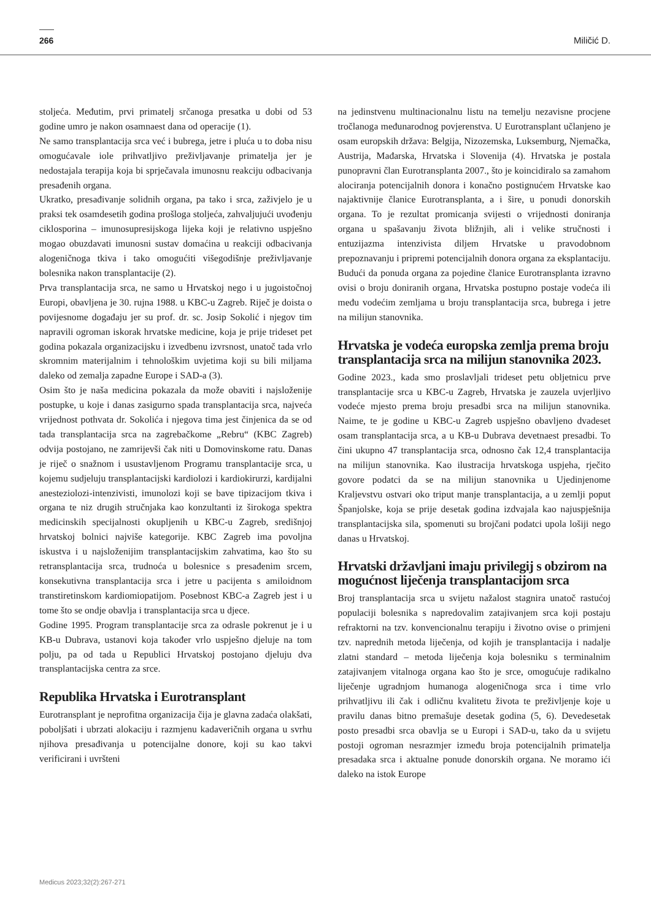266 Miličić D.
stoljeća. Međutim, prvi primatelj srčanoga presatka u dobi od 53 godine umro je nakon osamnaest dana od operacije (1).
Ne samo transplantacija srca već i bubrega, jetre i pluća u to doba nisu omogućavale iole prihvatljivo preživljavanje primatelja jer je nedostajala terapija koja bi sprječavala imunosnu reakciju odbacivanja presađenih organa.
Ukratko, presađivanje solidnih organa, pa tako i srca, zaživjelo je u praksi tek osamdesetih godina prošloga stoljeća, zahvaljujući uvođenju ciklosporina – imunosupresijskoga lijeka koji je relativno uspješno mogao obuzdavati imunosni sustav domaćina u reakciji odbacivanja alogeničnoga tkiva i tako omogućiti višegodišnje preživljavanje bolesnika nakon transplantacije (2).
Prva transplantacija srca, ne samo u Hrvatskoj nego i u jugoistočnoj Europi, obavljena je 30. rujna 1988. u KBC-u Zagreb. Riječ je doista o povijesnome događaju jer su prof. dr. sc. Josip Sokolić i njegov tim napravili ogroman iskorak hrvatske medicine, koja je prije trideset pet godina pokazala organizacijsku i izvedbenu izvrsnost, unatoč tada vrlo skromnim materijalnim i tehnološkim uvjetima koji su bili miljama daleko od zemalja zapadne Europe i SAD-a (3).
Osim što je naša medicina pokazala da može obaviti i najsloženije postupke, u koje i danas zasigurno spada transplantacija srca, najveća vrijednost pothvata dr. Sokolića i njegova tima jest činjenica da se od tada transplantacija srca na zagrebačkome „Rebru“ (KBC Zagreb) odvija postojano, ne zamrijevši čak niti u Domovinskome ratu. Danas je riječ o snažnom i usustavljenom Programu transplantacije srca, u kojemu sudjeluju transplantacijski kardiolozi i kardiokirurzi, kardijalni anesteziolozi-intenzivisti, imunolozi koji se bave tipizacijom tkiva i organa te niz drugih stručnjaka kao konzultanti iz širokoga spektra medicinskih specijalnosti okupljenih u KBC-u Zagreb, središnjoj hrvatskoj bolnici najviše kategorije. KBC Zagreb ima povoljna iskustva i u najsloženijim transplantacijskim zahvatima, kao što su retransplantacija srca, trudnoća u bolesnice s presađenim srcem, konsekutivna transplantacija srca i jetre u pacijenta s amiloidnom transtiretinskom kardiomiopatijom. Posebnost KBC-a Zagreb jest i u tome što se ondje obavlja i transplantacija srca u djece.
Godine 1995. Program transplantacije srca za odrasle pokrenut je i u KB-u Dubrava, ustanovi koja također vrlo uspješno djeluje na tom polju, pa od tada u Republici Hrvatskoj postojano djeluju dva transplantacijska centra za srce.
Republika Hrvatska i Eurotransplant
Eurotransplant je neprofitna organizacija čija je glavna zadaća olakšati, poboljšati i ubrzati alokaciju i razmjenu kadaveričnih organa u svrhu njihova presađivanja u potencijalne donore, koji su kao takvi verificirani i uvršteni
na jedinstvenu multinacionalnu listu na temelju nezavisne procjene tročlanoga međunarodnog povjerenstva. U Eurotransplant učlanjeno je osam europskih država: Belgija, Nizozemska, Luksemburg, Njemačka, Austrija, Mađarska, Hrvatska i Slovenija (4). Hrvatska je postala punopravni član Eurotransplanta 2007., što je koincidiralo sa zamahom alociranja potencijalnih donora i konačno postignućem Hrvatske kao najaktivnije članice Eurotransplanta, a i šire, u ponudi donorskih organa. To je rezultat promicanja svijesti o vrijednosti doniranja organa u spašavanju života bližnjih, ali i velike stručnosti i entuzijazma intenzivista diljem Hrvatske u pravodobnom prepoznavanju i pripremi potencijalnih donora organa za eksplantaciju. Budući da ponuda organa za pojedine članice Eurotransplanta izravno ovisi o broju doniranih organa, Hrvatska postupno postaje vodeća ili među vodećim zemljama u broju transplantacija srca, bubrega i jetre na milijun stanovnika.
Hrvatska je vodeća europska zemlja prema broju transplantacija srca na milijun stanovnika 2023.
Godine 2023., kada smo proslavljali trideset petu obljetnicu prve transplantacije srca u KBC-u Zagreb, Hrvatska je zauzela uvjerljivo vodeće mjesto prema broju presadbi srca na milijun stanovnika. Naime, te je godine u KBC-u Zagreb uspješno obavljeno dvadeset osam transplantacija srca, a u KB-u Dubrava devetnaest presadbi. To čini ukupno 47 transplantacija srca, odnosno čak 12,4 transplantacija na milijun stanovnika. Kao ilustracija hrvatskoga uspjeha, rječito govore podatci da se na milijun stanovnika u Ujedinjenome Kraljevstvu ostvari oko triput manje transplantacija, a u zemlji poput Španjolske, koja se prije desetak godina izdvajala kao najuspješnija transplantacijska sila, spomenuti su brojčani podatci upola lošiji nego danas u Hrvatskoj.
Hrvatski državljani imaju privilegij s obzirom na mogućnost liječenja transplantacijom srca
Broj transplantacija srca u svijetu nažalost stagnira unatoč rastućoj populaciji bolesnika s napredovalim zatajivanjem srca koji postaju refraktorni na tzv. konvencionalnu terapiju i životno ovise o primjeni tzv. naprednih metoda liječenja, od kojih je transplantacija i nadalje zlatni standard – metoda liječenja koja bolesniku s terminalnim zatajivanjem vitalnoga organa kao što je srce, omogućuje radikalno liječenje ugradnjom humanoga alogeničnoga srca i time vrlo prihvatljivu ili čak i odličnu kvalitetu života te preživljenje koje u pravilu danas bitno premašuje desetak godina (5, 6). Devedesetak posto presadbi srca obavlja se u Europi i SAD-u, tako da u svijetu postoji ogroman nesrazmjer između broja potencijalnih primatelja presadaka srca i aktualne ponude donorskih organa. Ne moramo ići daleko na istok Europe
Medicus 2023;32(2):267-271